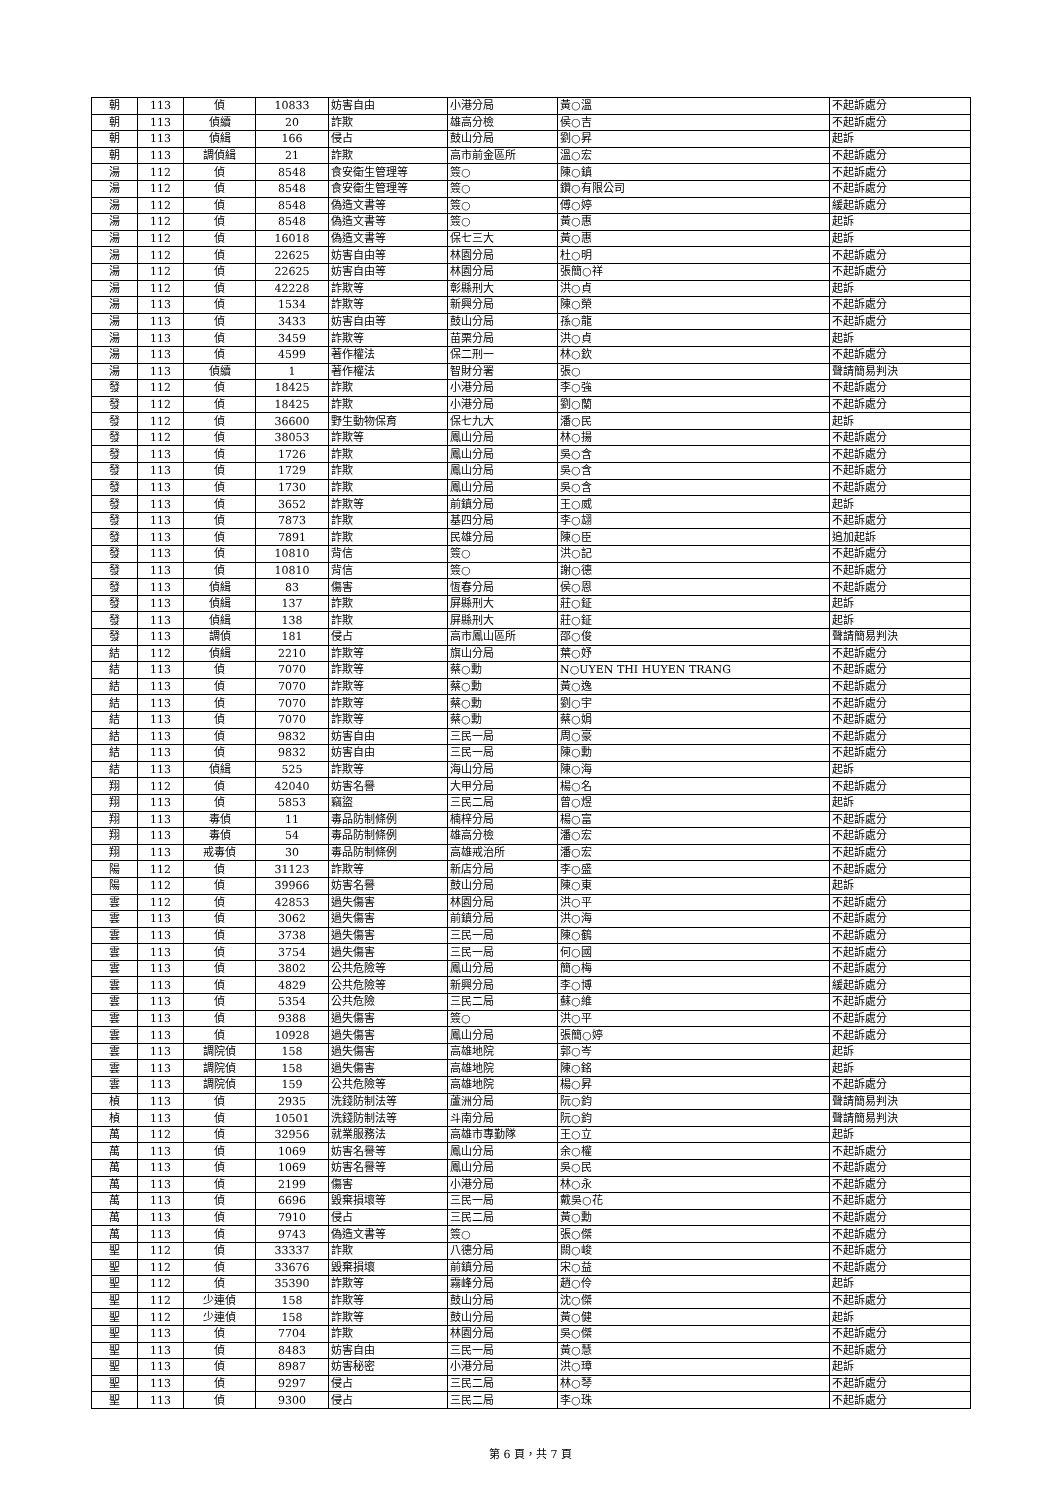| 朝 | 113 | 偵 | 10833 | 妨害自由 | 小港分局 | 黃○溫 | 不起訴處分 |
| 朝 | 113 | 偵續 | 20 | 詐欺 | 雄高分檢 | 侯○吉 | 不起訴處分 |
| 朝 | 113 | 偵緝 | 166 | 侵占 | 鼓山分局 | 劉○昇 | 起訴 |
| 朝 | 113 | 調偵緝 | 21 | 詐欺 | 高市前金區所 | 溫○宏 | 不起訴處分 |
| 湯 | 112 | 偵 | 8548 | 食安衛生管理等 | 簽○ | 陳○鎮 | 不起訴處分 |
| 湯 | 112 | 偵 | 8548 | 食安衛生管理等 | 簽○ | 鑽○有限公司 | 不起訴處分 |
| 湯 | 112 | 偵 | 8548 | 偽造文書等 | 簽○ | 傅○婷 | 緩起訴處分 |
| 湯 | 112 | 偵 | 8548 | 偽造文書等 | 簽○ | 黃○惠 | 起訴 |
| 湯 | 112 | 偵 | 16018 | 偽造文書等 | 保七三大 | 黃○惠 | 起訴 |
| 湯 | 112 | 偵 | 22625 | 妨害自由等 | 林園分局 | 杜○明 | 不起訴處分 |
| 湯 | 112 | 偵 | 22625 | 妨害自由等 | 林園分局 | 張簡○祥 | 不起訴處分 |
| 湯 | 112 | 偵 | 42228 | 詐欺等 | 彰縣刑大 | 洪○貞 | 起訴 |
| 湯 | 113 | 偵 | 1534 | 詐欺等 | 新興分局 | 陳○榮 | 不起訴處分 |
| 湯 | 113 | 偵 | 3433 | 妨害自由等 | 鼓山分局 | 孫○龍 | 不起訴處分 |
| 湯 | 113 | 偵 | 3459 | 詐欺等 | 苗栗分局 | 洪○貞 | 起訴 |
| 湯 | 113 | 偵 | 4599 | 著作權法 | 保二刑一 | 林○欽 | 不起訴處分 |
| 湯 | 113 | 偵續 | 1 | 著作權法 | 智財分署 | 張○ | 聲請簡易判決 |
| 發 | 112 | 偵 | 18425 | 詐欺 | 小港分局 | 李○強 | 不起訴處分 |
| 發 | 112 | 偵 | 18425 | 詐欺 | 小港分局 | 劉○蘭 | 不起訴處分 |
| 發 | 112 | 偵 | 36600 | 野生動物保育 | 保七九大 | 潘○民 | 起訴 |
| 發 | 112 | 偵 | 38053 | 詐欺等 | 鳳山分局 | 林○揚 | 不起訴處分 |
| 發 | 113 | 偵 | 1726 | 詐欺 | 鳳山分局 | 吳○含 | 不起訴處分 |
| 發 | 113 | 偵 | 1729 | 詐欺 | 鳳山分局 | 吳○含 | 不起訴處分 |
| 發 | 113 | 偵 | 1730 | 詐欺 | 鳳山分局 | 吳○含 | 不起訴處分 |
| 發 | 113 | 偵 | 3652 | 詐欺等 | 前鎮分局 | 王○威 | 起訴 |
| 發 | 113 | 偵 | 7873 | 詐欺 | 基四分局 | 李○翃 | 不起訴處分 |
| 發 | 113 | 偵 | 7891 | 詐欺 | 民雄分局 | 陳○臣 | 追加起訴 |
| 發 | 113 | 偵 | 10810 | 背信 | 簽○ | 洪○記 | 不起訴處分 |
| 發 | 113 | 偵 | 10810 | 背信 | 簽○ | 謝○德 | 不起訴處分 |
| 發 | 113 | 偵緝 | 83 | 傷害 | 恆春分局 | 侯○恩 | 不起訴處分 |
| 發 | 113 | 偵緝 | 137 | 詐欺 | 屏縣刑大 | 莊○鉦 | 起訴 |
| 發 | 113 | 偵緝 | 138 | 詐欺 | 屏縣刑大 | 莊○鉦 | 起訴 |
| 發 | 113 | 調偵 | 181 | 侵占 | 高市鳳山區所 | 邵○俊 | 聲請簡易判決 |
| 結 | 112 | 偵緝 | 2210 | 詐欺等 | 旗山分局 | 葉○妤 | 不起訴處分 |
| 結 | 113 | 偵 | 7070 | 詐欺等 | 蔡○勳 | N○UYEN THI HUYEN TRANG | 不起訴處分 |
| 結 | 113 | 偵 | 7070 | 詐欺等 | 蔡○勳 | 黃○逸 | 不起訴處分 |
| 結 | 113 | 偵 | 7070 | 詐欺等 | 蔡○勳 | 劉○宇 | 不起訴處分 |
| 結 | 113 | 偵 | 7070 | 詐欺等 | 蔡○勳 | 蔡○娟 | 不起訴處分 |
| 結 | 113 | 偵 | 9832 | 妨害自由 | 三民一局 | 周○豪 | 不起訴處分 |
| 結 | 113 | 偵 | 9832 | 妨害自由 | 三民一局 | 陳○勳 | 不起訴處分 |
| 結 | 113 | 偵緝 | 525 | 詐欺等 | 海山分局 | 陳○海 | 起訴 |
| 翔 | 112 | 偵 | 42040 | 妨害名譽 | 大甲分局 | 楊○名 | 不起訴處分 |
| 翔 | 113 | 偵 | 5853 | 竊盜 | 三民二局 | 曾○煜 | 起訴 |
| 翔 | 113 | 毒偵 | 11 | 毒品防制條例 | 楠梓分局 | 楊○富 | 不起訴處分 |
| 翔 | 113 | 毒偵 | 54 | 毒品防制條例 | 雄高分檢 | 潘○宏 | 不起訴處分 |
| 翔 | 113 | 戒毒偵 | 30 | 毒品防制條例 | 高雄戒治所 | 潘○宏 | 不起訴處分 |
| 陽 | 112 | 偵 | 31123 | 詐欺等 | 新店分局 | 李○盛 | 不起訴處分 |
| 陽 | 112 | 偵 | 39966 | 妨害名譽 | 鼓山分局 | 陳○東 | 起訴 |
| 雲 | 112 | 偵 | 42853 | 過失傷害 | 林園分局 | 洪○平 | 不起訴處分 |
| 雲 | 113 | 偵 | 3062 | 過失傷害 | 前鎮分局 | 洪○海 | 不起訴處分 |
| 雲 | 113 | 偵 | 3738 | 過失傷害 | 三民一局 | 陳○鶴 | 不起訴處分 |
| 雲 | 113 | 偵 | 3754 | 過失傷害 | 三民一局 | 何○國 | 不起訴處分 |
| 雲 | 113 | 偵 | 3802 | 公共危險等 | 鳳山分局 | 簡○梅 | 不起訴處分 |
| 雲 | 113 | 偵 | 4829 | 公共危險等 | 新興分局 | 李○博 | 緩起訴處分 |
| 雲 | 113 | 偵 | 5354 | 公共危險 | 三民二局 | 蘇○維 | 不起訴處分 |
| 雲 | 113 | 偵 | 9388 | 過失傷害 | 簽○ | 洪○平 | 不起訴處分 |
| 雲 | 113 | 偵 | 10928 | 過失傷害 | 鳳山分局 | 張簡○婷 | 不起訴處分 |
| 雲 | 113 | 調院偵 | 158 | 過失傷害 | 高雄地院 | 郭○岑 | 起訴 |
| 雲 | 113 | 調院偵 | 158 | 過失傷害 | 高雄地院 | 陳○銘 | 起訴 |
| 雲 | 113 | 調院偵 | 159 | 公共危險等 | 高雄地院 | 楊○昇 | 不起訴處分 |
| 楨 | 113 | 偵 | 2935 | 洗錢防制法等 | 蘆洲分局 | 阮○鈞 | 聲請簡易判決 |
| 楨 | 113 | 偵 | 10501 | 洗錢防制法等 | 斗南分局 | 阮○鈞 | 聲請簡易判決 |
| 萬 | 112 | 偵 | 32956 | 就業服務法 | 高雄市專勤隊 | 王○立 | 起訴 |
| 萬 | 113 | 偵 | 1069 | 妨害名譽等 | 鳳山分局 | 余○權 | 不起訴處分 |
| 萬 | 113 | 偵 | 1069 | 妨害名譽等 | 鳳山分局 | 吳○民 | 不起訴處分 |
| 萬 | 113 | 偵 | 2199 | 傷害 | 小港分局 | 林○永 | 不起訴處分 |
| 萬 | 113 | 偵 | 6696 | 毀棄損壞等 | 三民一局 | 戴吳○花 | 不起訴處分 |
| 萬 | 113 | 偵 | 7910 | 侵占 | 三民二局 | 黃○勳 | 不起訴處分 |
| 萬 | 113 | 偵 | 9743 | 偽造文書等 | 簽○ | 張○傑 | 不起訴處分 |
| 聖 | 112 | 偵 | 33337 | 詐欺 | 八德分局 | 闕○峻 | 不起訴處分 |
| 聖 | 112 | 偵 | 33676 | 毀棄損壞 | 前鎮分局 | 宋○益 | 不起訴處分 |
| 聖 | 112 | 偵 | 35390 | 詐欺等 | 霧峰分局 | 趙○伶 | 起訴 |
| 聖 | 112 | 少連偵 | 158 | 詐欺等 | 鼓山分局 | 沈○傑 | 不起訴處分 |
| 聖 | 112 | 少連偵 | 158 | 詐欺等 | 鼓山分局 | 黃○健 | 起訴 |
| 聖 | 113 | 偵 | 7704 | 詐欺 | 林園分局 | 吳○傑 | 不起訴處分 |
| 聖 | 113 | 偵 | 8483 | 妨害自由 | 三民一局 | 黃○慧 | 不起訴處分 |
| 聖 | 113 | 偵 | 8987 | 妨害秘密 | 小港分局 | 洪○璋 | 起訴 |
| 聖 | 113 | 偵 | 9297 | 侵占 | 三民二局 | 林○琴 | 不起訴處分 |
| 聖 | 113 | 偵 | 9300 | 侵占 | 三民二局 | 李○珠 | 不起訴處分 |
第 6 頁，共 7 頁